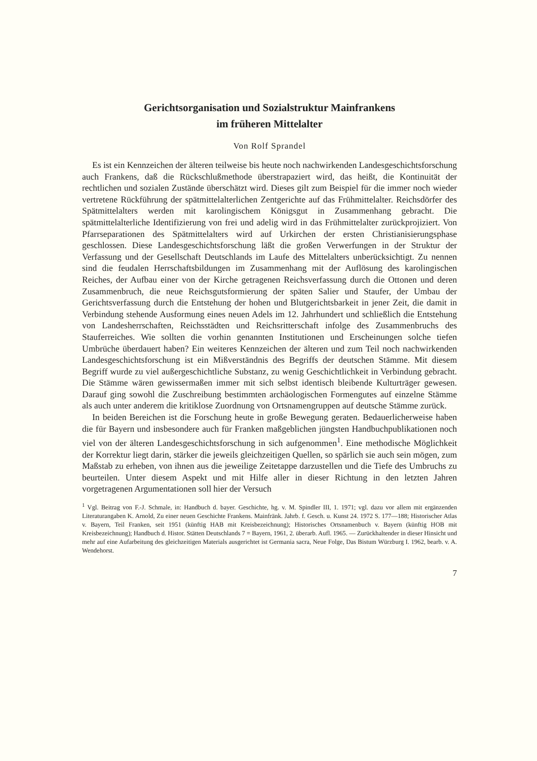Gerichtsorganisation und Sozialstruktur Mainfrankens
im früheren Mittelalter
Von Rolf Sprandel
Es ist ein Kennzeichen der älteren teilweise bis heute noch nachwirkenden Landesgeschichtsforschung auch Frankens, daß die Rückschlußmethode überstrapaziert wird, das heißt, die Kontinuität der rechtlichen und sozialen Zustände überschätzt wird. Dieses gilt zum Beispiel für die immer noch wieder vertretene Rückführung der spätmittelalterlichen Zentgerichte auf das Frühmittelalter. Reichsdörfer des Spätmittelalters werden mit karolingischem Königsgut in Zusammenhang gebracht. Die spätmittelalterliche Identifizierung von frei und adelig wird in das Frühmittelalter zurückprojiziert. Von Pfarrseparationen des Spätmittelalters wird auf Urkirchen der ersten Christianisierungsphase geschlossen. Diese Landesgeschichtsforschung läßt die großen Verwerfungen in der Struktur der Verfassung und der Gesellschaft Deutschlands im Laufe des Mittelalters unberücksichtigt. Zu nennen sind die feudalen Herrschaftsbildungen im Zusammenhang mit der Auflösung des karolingischen Reiches, der Aufbau einer von der Kirche getragenen Reichsverfassung durch die Ottonen und deren Zusammenbruch, die neue Reichsgutsformierung der späten Salier und Staufer, der Umbau der Gerichtsverfassung durch die Entstehung der hohen und Blutgerichtsbarkeit in jener Zeit, die damit in Verbindung stehende Ausformung eines neuen Adels im 12. Jahrhundert und schließlich die Entstehung von Landesherrschaften, Reichsstädten und Reichsritterschaft infolge des Zusammenbruchs des Stauferreiches. Wie sollten die vorhin genannten Institutionen und Erscheinungen solche tiefen Umbrüche überdauert haben? Ein weiteres Kennzeichen der älteren und zum Teil noch nachwirkenden Landesgeschichtsforschung ist ein Mißverständnis des Begriffs der deutschen Stämme. Mit diesem Begriff wurde zu viel außergeschichtliche Substanz, zu wenig Geschichtlichkeit in Verbindung gebracht. Die Stämme wären gewissermaßen immer mit sich selbst identisch bleibende Kulturträger gewesen. Darauf ging sowohl die Zuschreibung bestimmten archäologischen Formengutes auf einzelne Stämme als auch unter anderem die kritiklose Zuordnung von Ortsnamengruppen auf deutsche Stämme zurück.
In beiden Bereichen ist die Forschung heute in große Bewegung geraten. Bedauerlicherweise haben die für Bayern und insbesondere auch für Franken maßgeblichen jüngsten Handbuchpublikationen noch viel von der älteren Landesgeschichtsforschung in sich aufgenommen<sup>1</sup>. Eine methodische Möglichkeit der Korrektur liegt darin, stärker die jeweils gleichzeitigen Quellen, so spärlich sie auch sein mögen, zum Maßstab zu erheben, von ihnen aus die jeweilige Zeitetappe darzustellen und die Tiefe des Umbruchs zu beurteilen. Unter diesem Aspekt und mit Hilfe aller in dieser Richtung in den letzten Jahren vorgetragenen Argumentationen soll hier der Versuch
<sup>1</sup> Vgl. Beitrag von F.-J. Schmale, in: Handbuch d. bayer. Geschichte, hg. v. M. Spindler III, 1. 1971; vgl. dazu vor allem mit ergänzenden Literaturangaben K. Arnold, Zu einer neuen Geschichte Frankens. Mainfränk. Jahrb. f. Gesch. u. Kunst 24. 1972 S. 177—188; Historischer Atlas v. Bayern, Teil Franken, seit 1951 (künftig HAB mit Kreisbezeichnung); Historisches Ortsnamenbuch v. Bayern (künftig HOB mit Kreisbezeichnung); Handbuch d. Histor. Stätten Deutschlands 7 = Bayern, 1961, 2. überarb. Aufl. 1965. — Zurückhaltender in dieser Hinsicht und mehr auf eine Aufarbeitung des gleichzeitigen Materials ausgerichtet ist Germania sacra, Neue Folge, Das Bistum Würzburg I. 1962, bearb. v. A. Wendehorst.
7